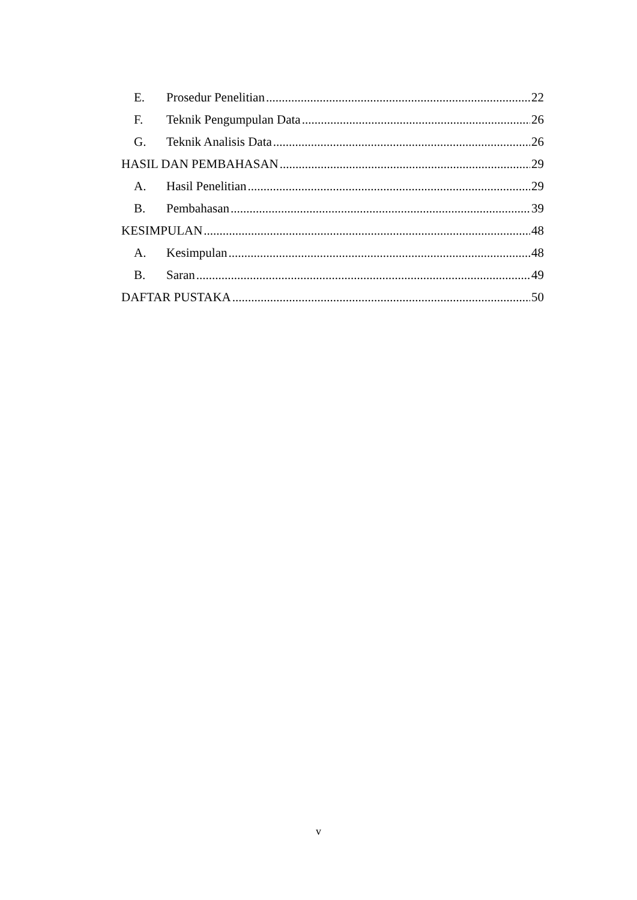E. Prosedur Penelitian 22
F. Teknik Pengumpulan Data 26
G. Teknik Analisis Data 26
HASIL DAN PEMBAHASAN 29
A. Hasil Penelitian 29
B. Pembahasan 39
KESIMPULAN 48
A. Kesimpulan 48
B. Saran 49
DAFTAR PUSTAKA 50
v